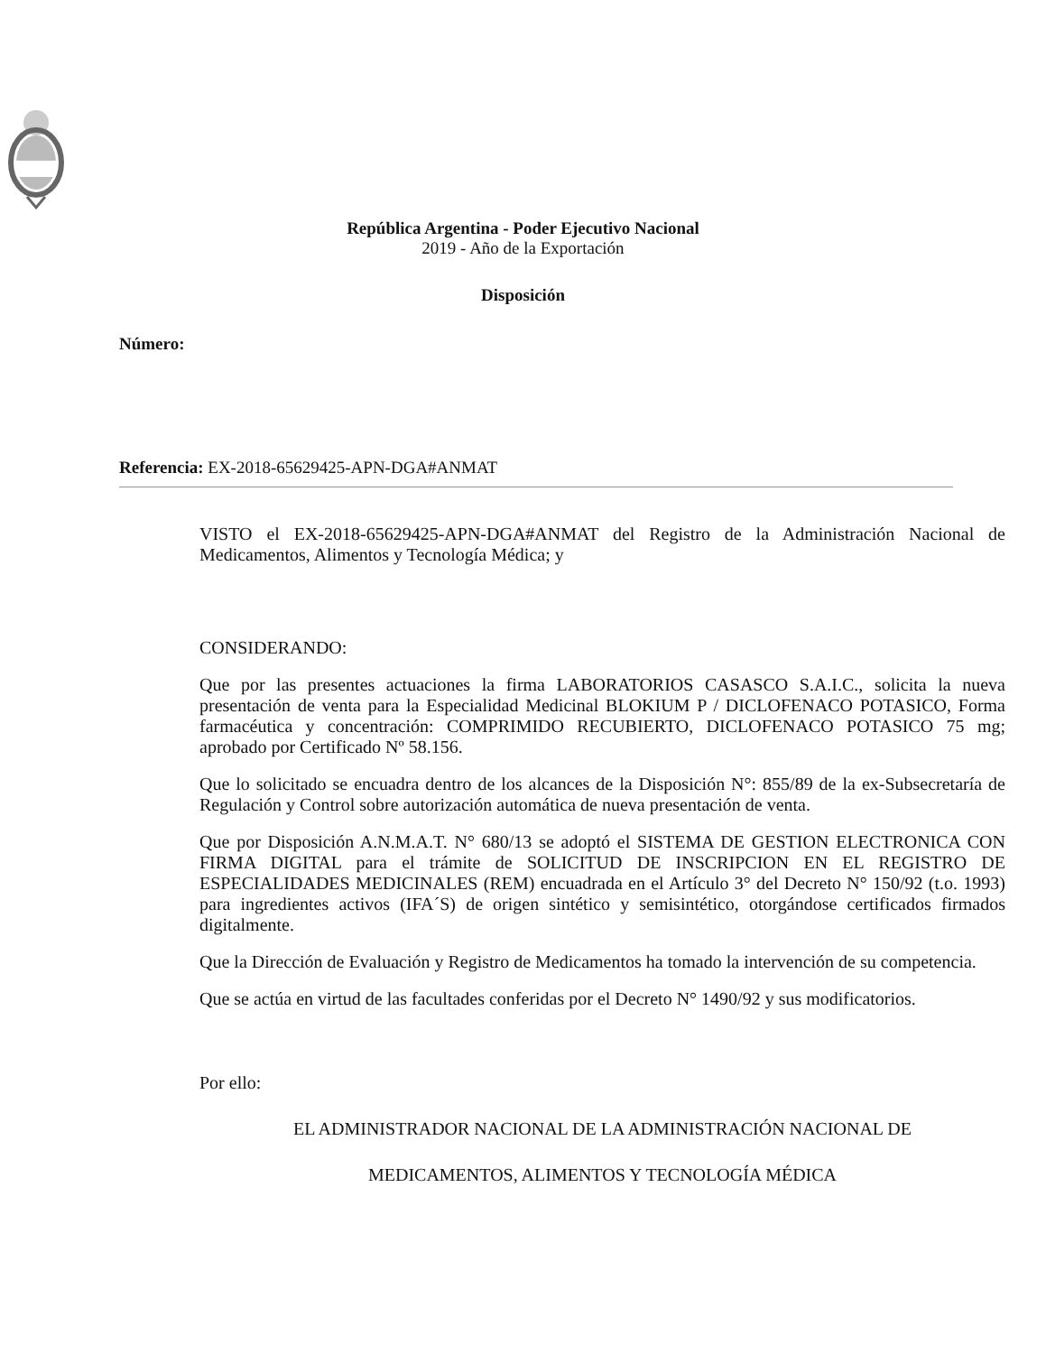República Argentina - Poder Ejecutivo Nacional
2019 - Año de la Exportación
Disposición
Número:
Referencia: EX-2018-65629425-APN-DGA#ANMAT
VISTO el EX-2018-65629425-APN-DGA#ANMAT del Registro de la Administración Nacional de Medicamentos, Alimentos y Tecnología Médica; y
CONSIDERANDO:
Que por las presentes actuaciones la firma LABORATORIOS CASASCO S.A.I.C., solicita la nueva presentación de venta para la Especialidad Medicinal BLOKIUM P / DICLOFENACO POTASICO, Forma farmacéutica y concentración: COMPRIMIDO RECUBIERTO, DICLOFENACO POTASICO 75 mg; aprobado por Certificado Nº 58.156.
Que lo solicitado se encuadra dentro de los alcances de la Disposición N°: 855/89 de la ex-Subsecretaría de Regulación y Control sobre autorización automática de nueva presentación de venta.
Que por Disposición A.N.M.A.T. N° 680/13 se adoptó el SISTEMA DE GESTION ELECTRONICA CON FIRMA DIGITAL para el trámite de SOLICITUD DE INSCRIPCION EN EL REGISTRO DE ESPECIALIDADES MEDICINALES (REM) encuadrada en el Artículo 3° del Decreto N° 150/92 (t.o. 1993) para ingredientes activos (IFA´S) de origen sintético y semisintético, otorgándose certificados firmados digitalmente.
Que la Dirección de Evaluación y Registro de Medicamentos ha tomado la intervención de su competencia.
Que se actúa en virtud de las facultades conferidas por el Decreto N° 1490/92 y sus modificatorios.
Por ello:
EL ADMINISTRADOR NACIONAL DE LA ADMINISTRACIÓN NACIONAL DE
MEDICAMENTOS, ALIMENTOS Y TECNOLOGÍA MÉDICA